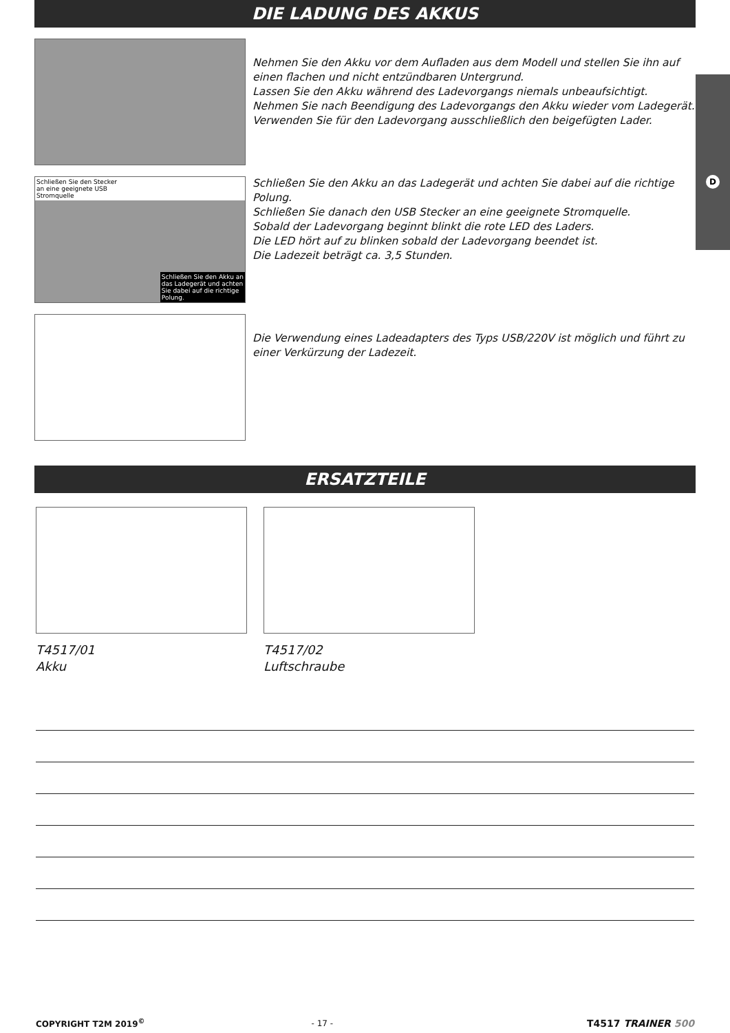D
DIE LADUNG DES AKKUS
Nehmen Sie den Akku vor dem Aufladen aus dem Modell und stellen Sie ihn auf einen flachen und nicht entzündbaren Untergrund.
Lassen Sie den Akku während des Ladevorgangs niemals unbeaufsichtigt. Nehmen Sie nach Beendigung des Ladevorgangs den Akku wieder vom Ladegerät. Verwenden Sie für den Ladevorgang ausschließlich den beigefügten Lader.
Schließen Sie den Stecker
an eine geeignete USB
Stromquelle
Schließen Sie den Akku an
das Ladegerät und achten
Sie dabei auf die richtige
Polung.
Schließen Sie den Akku an das Ladegerät und achten Sie dabei auf die richtige Polung.
Schließen Sie danach den USB Stecker an eine geeignete Stromquelle.
Sobald der Ladevorgang beginnt blinkt die rote LED des Laders.
Die LED hört auf zu blinken sobald der Ladevorgang beendet ist.
Die Ladezeit beträgt ca. 3,5 Stunden.
Die Verwendung eines Ladeadapters des Typs USB/220V ist möglich und führt zu einer Verkürzung der Ladezeit.
ERSATZTEILE
T4517/01
Akku
T4517/02
Luftschraube
COPYRIGHT T2M 2019<sup>©</sup> - 17 - T4517 TRAINER 500